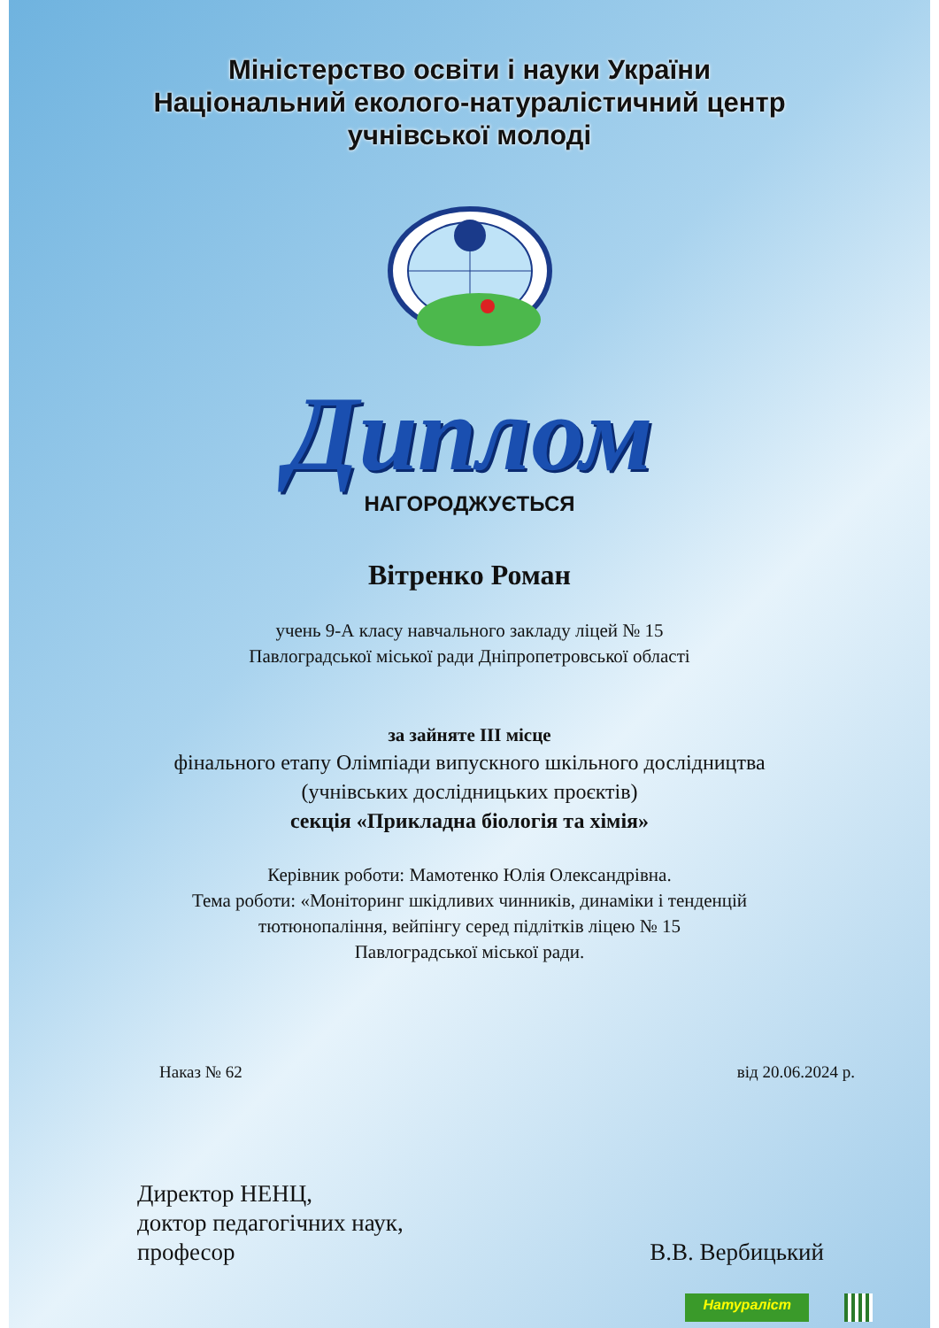Міністерство освіти і науки України
Національний еколого-натуралістичний центр
учнівської молоді
Диплом
НАГОРОДЖУЄТЬСЯ
Вітренко Роман
учень 9-А класу навчального закладу ліцей № 15
Павлоградської міської ради Дніпропетровської області
за зайняте ІІІ місце
фінального етапу Олімпіади випускного шкільного дослідництва
(учнівських дослідницьких проєктів)
секція «Прикладна біологія та хімія»
Керівник роботи: Мамотенко Юлія Олександрівна.
Тема роботи: «Моніторинг шкідливих чинників, динаміки і тенденцій
тютюнопаління, вейпінгу серед підлітків ліцею № 15
Павлоградської міської ради.
Наказ № 62 від 20.06.2024 р.
Директор НЕНЦ,
доктор педагогічних наук,
професор
В.В. Вербицький
Натураліст